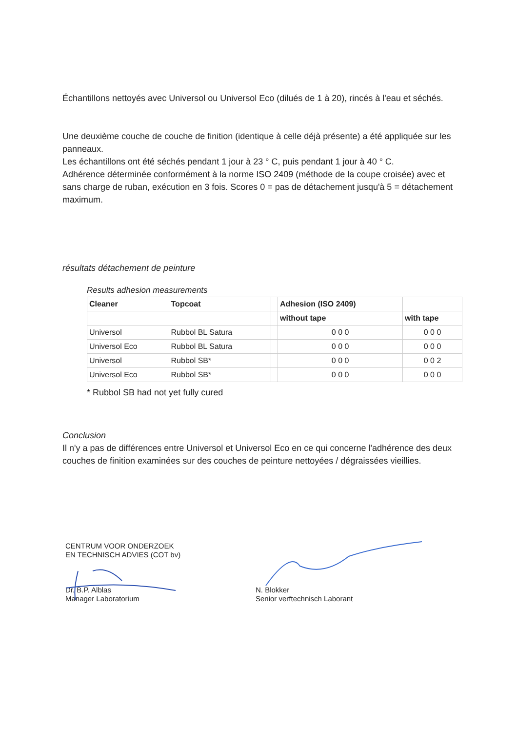Échantillons nettoyés avec Universol ou Universol Eco (dilués de 1 à 20), rincés à l'eau et séchés.
Une deuxième couche de couche de finition (identique à celle déjà présente) a été appliquée sur les panneaux.
Les échantillons ont été séchés pendant 1 jour à 23 ° C, puis pendant 1 jour à 40 ° C.
Adhérence déterminée conformément à la norme ISO 2409 (méthode de la coupe croisée) avec et sans charge de ruban, exécution en 3 fois. Scores 0 = pas de détachement jusqu'à 5 = détachement maximum.
résultats détachement de peinture
Results adhesion measurements
| Cleaner | Topcoat | | Adhesion (ISO 2409) | |
| --- | --- | --- | --- | --- |
| | | | without tape | with tape |
| Universol | Rubbol BL Satura | | 0 0 0 | 0 0 0 |
| Universol Eco | Rubbol BL Satura | | 0 0 0 | 0 0 0 |
| Universol | Rubbol SB* | | 0 0 0 | 0 0 2 |
| Universol Eco | Rubbol SB* | | 0 0 0 | 0 0 0 |
* Rubbol SB had not yet fully cured
Conclusion
Il n'y a pas de différences entre Universol et Universol Eco en ce qui concerne l'adhérence des deux couches de finition examinées sur des couches de peinture nettoyées / dégraissées vieillies.
CENTRUM VOOR ONDERZOEK
EN TECHNISCH ADVIES (COT bv)
Dr. B.P. Alblas
Manager Laboratorium
N. Blokker
Senior verftechnisch Laborant